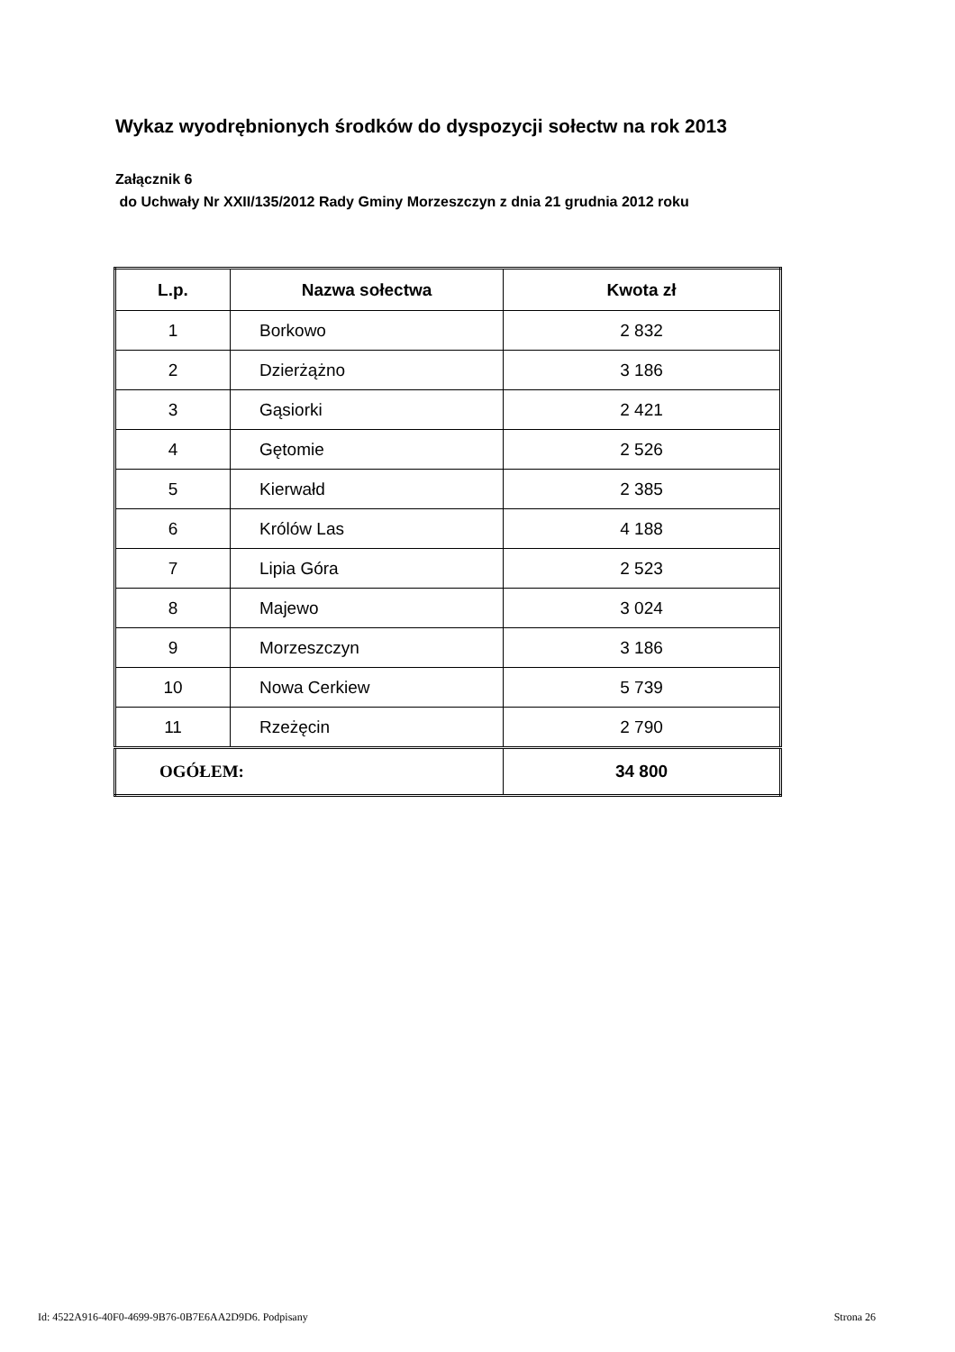Wykaz wyodrębnionych środków do dyspozycji sołectw na rok 2013
Załącznik 6
do Uchwały Nr XXII/135/2012 Rady Gminy Morzeszczyn z dnia 21 grudnia 2012 roku
| L.p. | Nazwa sołectwa | Kwota zł |
| --- | --- | --- |
| 1 | Borkowo | 2 832 |
| 2 | Dzierżążno | 3 186 |
| 3 | Gąsiorki | 2 421 |
| 4 | Gętomie | 2 526 |
| 5 | Kierwałd | 2 385 |
| 6 | Królów Las | 4 188 |
| 7 | Lipia Góra | 2 523 |
| 8 | Majewo | 3 024 |
| 9 | Morzeszczyn | 3 186 |
| 10 | Nowa Cerkiew | 5 739 |
| 11 | Rzeżęcin | 2 790 |
| OGÓŁEM: | | 34 800 |
Id: 4522A916-40F0-4699-9B76-0B7E6AA2D9D6. Podpisany Strona 26